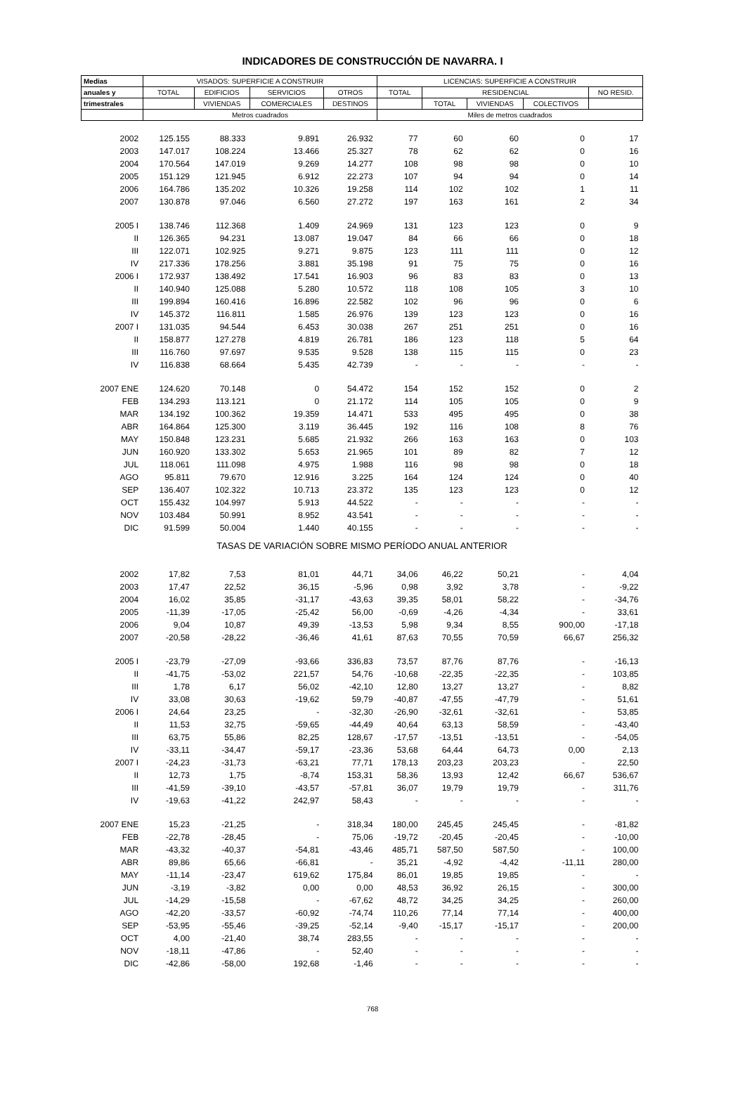INDICADORES DE CONSTRUCCIÓN DE NAVARRA. I
| Medias | VISADOS: SUPERFICIE A CONSTRUIR | | | | LICENCIAS: SUPERFICIE A CONSTRUIR | | | | |
| --- | --- | --- | --- | --- | --- | --- | --- | --- | --- |
| anuales y | TOTAL | EDIFICIOS | SERVICIOS | OTROS | TOTAL | RESIDENCIAL | | | NO RESID. |
| trimestrales | | VIVIENDAS | COMERCIALES | DESTINOS | | TOTAL | VIVIENDAS | COLECTIVOS | |
| | Metros cuadrados | | | | Miles de metros cuadrados | | | | |
| 2002 | 125.155 | 88.333 | 9.891 | 26.932 | 77 | 60 | 60 | 0 | 17 |
| 2003 | 147.017 | 108.224 | 13.466 | 25.327 | 78 | 62 | 62 | 0 | 16 |
| 2004 | 170.564 | 147.019 | 9.269 | 14.277 | 108 | 98 | 98 | 0 | 10 |
| 2005 | 151.129 | 121.945 | 6.912 | 22.273 | 107 | 94 | 94 | 0 | 14 |
| 2006 | 164.786 | 135.202 | 10.326 | 19.258 | 114 | 102 | 102 | 1 | 11 |
| 2007 | 130.878 | 97.046 | 6.560 | 27.272 | 197 | 163 | 161 | 2 | 34 |
| 2005 I | 138.746 | 112.368 | 1.409 | 24.969 | 131 | 123 | 123 | 0 | 9 |
| II | 126.365 | 94.231 | 13.087 | 19.047 | 84 | 66 | 66 | 0 | 18 |
| III | 122.071 | 102.925 | 9.271 | 9.875 | 123 | 111 | 111 | 0 | 12 |
| IV | 217.336 | 178.256 | 3.881 | 35.198 | 91 | 75 | 75 | 0 | 16 |
| 2006 I | 172.937 | 138.492 | 17.541 | 16.903 | 96 | 83 | 83 | 0 | 13 |
| II | 140.940 | 125.088 | 5.280 | 10.572 | 118 | 108 | 105 | 3 | 10 |
| III | 199.894 | 160.416 | 16.896 | 22.582 | 102 | 96 | 96 | 0 | 6 |
| IV | 145.372 | 116.811 | 1.585 | 26.976 | 139 | 123 | 123 | 0 | 16 |
| 2007 I | 131.035 | 94.544 | 6.453 | 30.038 | 267 | 251 | 251 | 0 | 16 |
| II | 158.877 | 127.278 | 4.819 | 26.781 | 186 | 123 | 118 | 5 | 64 |
| III | 116.760 | 97.697 | 9.535 | 9.528 | 138 | 115 | 115 | 0 | 23 |
| IV | 116.838 | 68.664 | 5.435 | 42.739 | - | - | - | - | - |
| 2007 ENE | 124.620 | 70.148 | 0 | 54.472 | 154 | 152 | 152 | 0 | 2 |
| FEB | 134.293 | 113.121 | 0 | 21.172 | 114 | 105 | 105 | 0 | 9 |
| MAR | 134.192 | 100.362 | 19.359 | 14.471 | 533 | 495 | 495 | 0 | 38 |
| ABR | 164.864 | 125.300 | 3.119 | 36.445 | 192 | 116 | 108 | 8 | 76 |
| MAY | 150.848 | 123.231 | 5.685 | 21.932 | 266 | 163 | 163 | 0 | 103 |
| JUN | 160.920 | 133.302 | 5.653 | 21.965 | 101 | 89 | 82 | 7 | 12 |
| JUL | 118.061 | 111.098 | 4.975 | 1.988 | 116 | 98 | 98 | 0 | 18 |
| AGO | 95.811 | 79.670 | 12.916 | 3.225 | 164 | 124 | 124 | 0 | 40 |
| SEP | 136.407 | 102.322 | 10.713 | 23.372 | 135 | 123 | 123 | 0 | 12 |
| OCT | 155.432 | 104.997 | 5.913 | 44.522 | - | - | - | - | - |
| NOV | 103.484 | 50.991 | 8.952 | 43.541 | - | - | - | - | - |
| DIC | 91.599 | 50.004 | 1.440 | 40.155 | - | - | - | - | - |
| TASAS DE VARIACIÓN SOBRE MISMO PERÍODO ANUAL ANTERIOR | | | | | | | | | |
| 2002 | 17,82 | 7,53 | 81,01 | 44,71 | 34,06 | 46,22 | 50,21 | - | 4,04 |
| 2003 | 17,47 | 22,52 | 36,15 | -5,96 | 0,98 | 3,92 | 3,78 | - | -9,22 |
| 2004 | 16,02 | 35,85 | -31,17 | -43,63 | 39,35 | 58,01 | 58,22 | - | -34,76 |
| 2005 | -11,39 | -17,05 | -25,42 | 56,00 | -0,69 | -4,26 | -4,34 | - | 33,61 |
| 2006 | 9,04 | 10,87 | 49,39 | -13,53 | 5,98 | 9,34 | 8,55 | 900,00 | -17,18 |
| 2007 | -20,58 | -28,22 | -36,46 | 41,61 | 87,63 | 70,55 | 70,59 | 66,67 | 256,32 |
| 2005 I | -23,79 | -27,09 | -93,66 | 336,83 | 73,57 | 87,76 | 87,76 | - | -16,13 |
| II | -41,75 | -53,02 | 221,57 | 54,76 | -10,68 | -22,35 | -22,35 | - | 103,85 |
| III | 1,78 | 6,17 | 56,02 | -42,10 | 12,80 | 13,27 | 13,27 | - | 8,82 |
| IV | 33,08 | 30,63 | -19,62 | 59,79 | -40,87 | -47,55 | -47,79 | - | 51,61 |
| 2006 I | 24,64 | 23,25 | - | -32,30 | -26,90 | -32,61 | -32,61 | - | 53,85 |
| II | 11,53 | 32,75 | -59,65 | -44,49 | 40,64 | 63,13 | 58,59 | - | -43,40 |
| III | 63,75 | 55,86 | 82,25 | 128,67 | -17,57 | -13,51 | -13,51 | - | -54,05 |
| IV | -33,11 | -34,47 | -59,17 | -23,36 | 53,68 | 64,44 | 64,73 | 0,00 | 2,13 |
| 2007 I | -24,23 | -31,73 | -63,21 | 77,71 | 178,13 | 203,23 | 203,23 | - | 22,50 |
| II | 12,73 | 1,75 | -8,74 | 153,31 | 58,36 | 13,93 | 12,42 | 66,67 | 536,67 |
| III | -41,59 | -39,10 | -43,57 | -57,81 | 36,07 | 19,79 | 19,79 | - | 311,76 |
| IV | -19,63 | -41,22 | 242,97 | 58,43 | - | - | - | - | - |
| 2007 ENE | 15,23 | -21,25 | - | 318,34 | 180,00 | 245,45 | 245,45 | - | -81,82 |
| FEB | -22,78 | -28,45 | - | 75,06 | -19,72 | -20,45 | -20,45 | - | -10,00 |
| MAR | -43,32 | -40,37 | -54,81 | -43,46 | 485,71 | 587,50 | 587,50 | - | 100,00 |
| ABR | 89,86 | 65,66 | -66,81 | - | 35,21 | -4,92 | -4,42 | -11,11 | 280,00 |
| MAY | -11,14 | -23,47 | 619,62 | 175,84 | 86,01 | 19,85 | 19,85 | - | - |
| JUN | -3,19 | -3,82 | 0,00 | 0,00 | 48,53 | 36,92 | 26,15 | - | 300,00 |
| JUL | -14,29 | -15,58 | - | -67,62 | 48,72 | 34,25 | 34,25 | - | 260,00 |
| AGO | -42,20 | -33,57 | -60,92 | -74,74 | 110,26 | 77,14 | 77,14 | - | 400,00 |
| SEP | -53,95 | -55,46 | -39,25 | -52,14 | -9,40 | -15,17 | -15,17 | - | 200,00 |
| OCT | 4,00 | -21,40 | 38,74 | 283,55 | - | - | - | - | - |
| NOV | -18,11 | -47,86 | - | 52,40 | - | - | - | - | - |
| DIC | -42,86 | -58,00 | 192,68 | -1,46 | - | - | - | - | - |
768